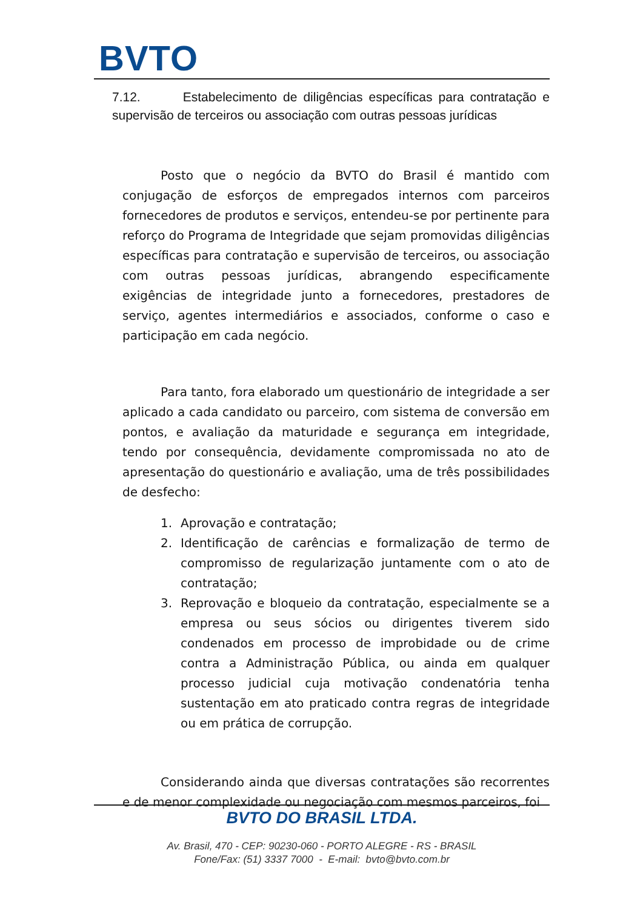BVTO
7.12. Estabelecimento de diligências específicas para contratação e supervisão de terceiros ou associação com outras pessoas jurídicas
Posto que o negócio da BVTO do Brasil é mantido com conjugação de esforços de empregados internos com parceiros fornecedores de produtos e serviços, entendeu-se por pertinente para reforço do Programa de Integridade que sejam promovidas diligências específicas para contratação e supervisão de terceiros, ou associação com outras pessoas jurídicas, abrangendo especificamente exigências de integridade junto a fornecedores, prestadores de serviço, agentes intermediários e associados, conforme o caso e participação em cada negócio.
Para tanto, fora elaborado um questionário de integridade a ser aplicado a cada candidato ou parceiro, com sistema de conversão em pontos, e avaliação da maturidade e segurança em integridade, tendo por consequência, devidamente compromissada no ato de apresentação do questionário e avaliação, uma de três possibilidades de desfecho:
1. Aprovação e contratação;
2. Identificação de carências e formalização de termo de compromisso de regularização juntamente com o ato de contratação;
3. Reprovação e bloqueio da contratação, especialmente se a empresa ou seus sócios ou dirigentes tiverem sido condenados em processo de improbidade ou de crime contra a Administração Pública, ou ainda em qualquer processo judicial cuja motivação condenatória tenha sustentação em ato praticado contra regras de integridade ou em prática de corrupção.
Considerando ainda que diversas contratações são recorrentes e de menor complexidade ou negociação com mesmos parceiros, foi
BVTO DO BRASIL LTDA.
Av. Brasil, 470 - CEP: 90230-060 - PORTO ALEGRE - RS - BRASIL
Fone/Fax: (51) 3337 7000 - E-mail: bvto@bvto.com.br